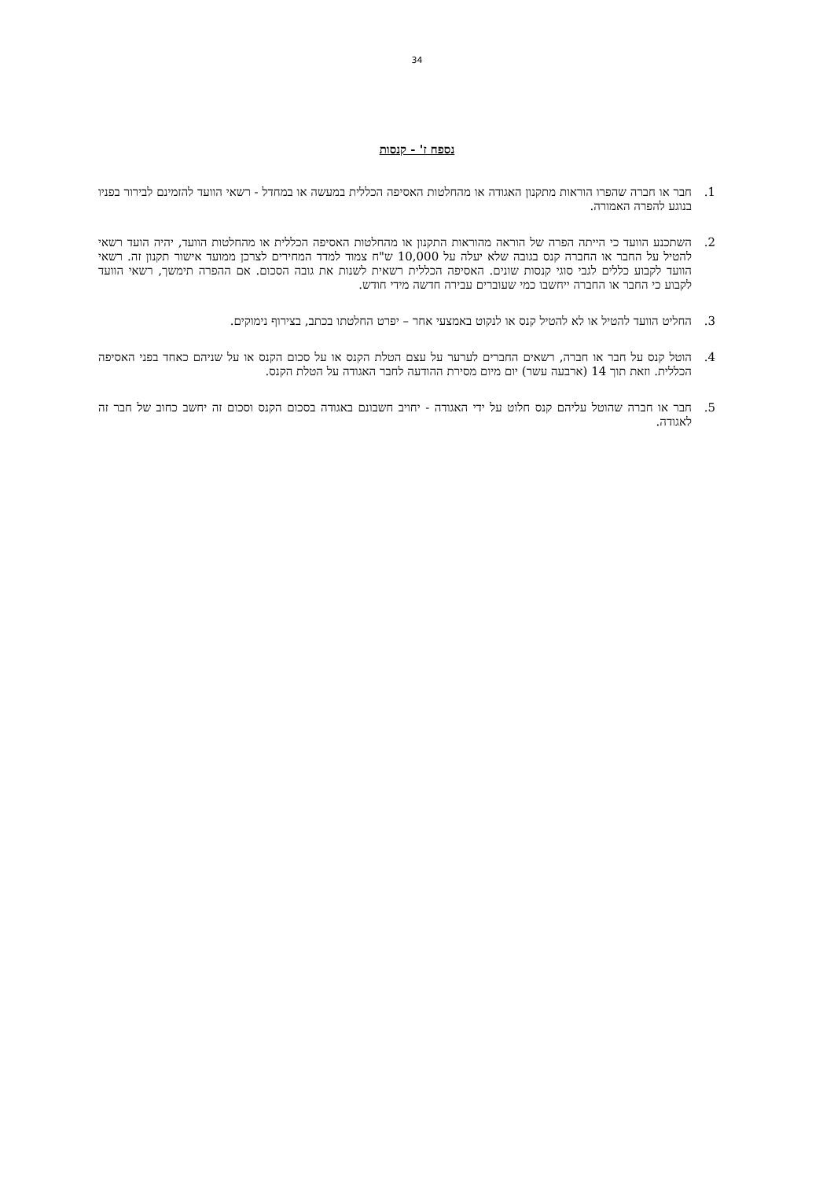34
נספח ז' - קנסות
1. חבר או חברה שהפרו הוראות מתקנון האגודה או מהחלטות האסיפה הכללית במעשה או במחדל - רשאי הוועד להזמינם לבירור בפניו בנוגע להפרה האמורה.
2. השתכנע הוועד כי הייתה הפרה של הוראה מהוראות התקנון או מהחלטות האסיפה הכללית או מהחלטות הוועד, יהיה הועד רשאי להטיל על החבר או החברה קנס בגובה שלא יעלה על 10,000 ש"ח צמוד למדד המחירים לצרכן ממועד אישור תקנון זה. רשאי הוועד לקבוע כללים לגבי סוגי קנסות שונים. האסיפה הכללית רשאית לשנות את גובה הסכום. אם ההפרה תימשך, רשאי הוועד לקבוע כי החבר או החברה ייחשבו כמי שעוברים עבירה חדשה מידי חודש.
3. החליט הוועד להטיל או לא להטיל קנס או לנקוט באמצעי אחר – יפרט החלטתו בכתב, בצירוף נימוקים.
4. הוטל קנס על חבר או חברה, רשאים החברים לערער על עצם הטלת הקנס או על סכום הקנס או על שניהם כאחד בפני האסיפה הכללית. וזאת תוך 14 (ארבעה עשר) יום מיום מסירת ההודעה לחבר האגודה על הטלת הקנס.
5. חבר או חברה שהוטל עליהם קנס חלוט על ידי האגודה - יחויב חשבונם באגודה בסכום הקנס וסכום זה יחשב כחוב של חבר זה לאגודה.